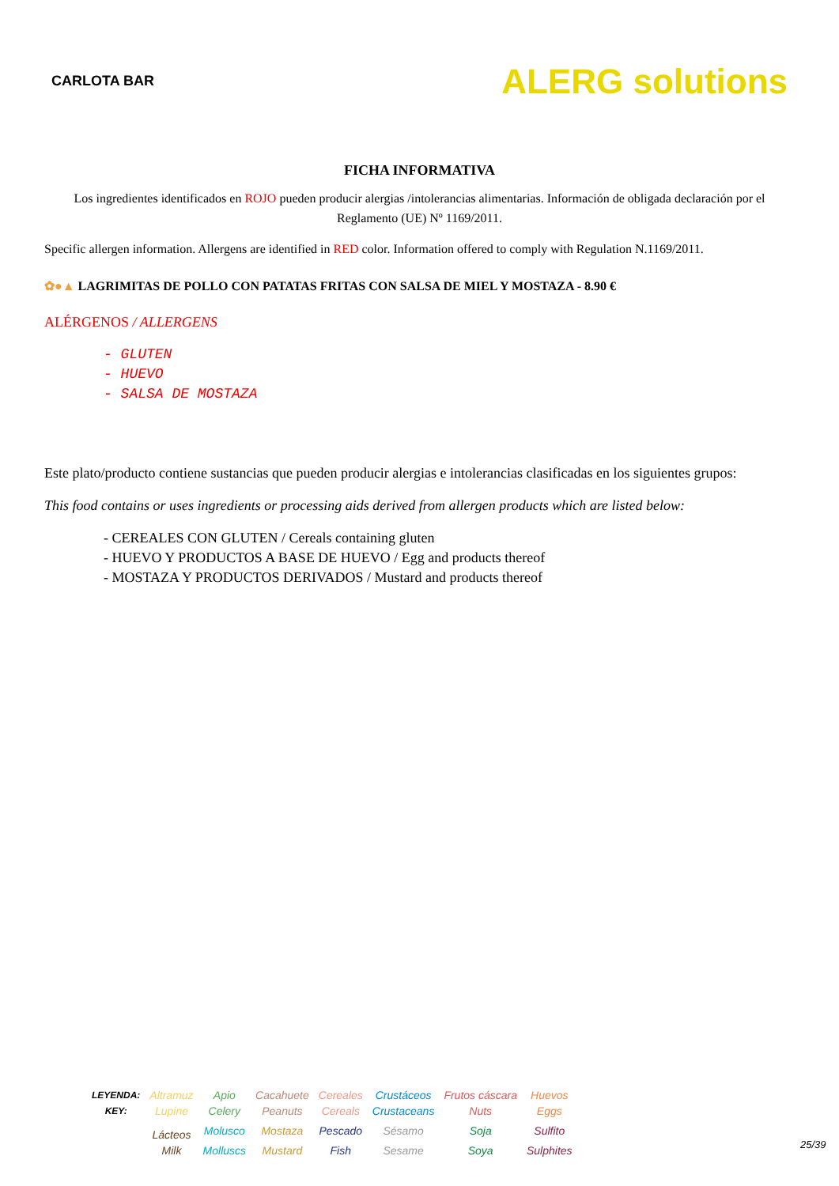CARLOTA BAR
ALERG solutions
FICHA INFORMATIVA
Los ingredientes identificados en ROJO pueden producir alergias /intolerancias alimentarias. Información de obligada declaración por el Reglamento (UE) Nº 1169/2011.
Specific allergen information. Allergens are identified in RED color. Information offered to comply with Regulation N.1169/2011.
✿●▲ LAGRIMITAS DE POLLO CON PATATAS FRITAS CON SALSA DE MIEL Y MOSTAZA - 8.90 €
ALÉRGENOS / ALLERGENS
- GLUTEN
- HUEVO
- SALSA DE MOSTAZA
Este plato/producto contiene sustancias que pueden producir alergias e intolerancias clasificadas en los siguientes grupos:
This food contains or uses ingredients or processing aids derived from allergen products which are listed below:
- CEREALES CON GLUTEN / Cereals containing gluten
- HUEVO Y PRODUCTOS A BASE DE HUEVO / Egg and products thereof
- MOSTAZA Y PRODUCTOS DERIVADOS / Mustard and products thereof
| LEYENDA: | Altramuz | Apio | Cacahuete | Cereales | Crustáceos | Frutos cáscara | Huevos |
| KEY: | Lupine | Celery | Peanuts | Cereals | Crustaceans | Nuts | Eggs |
| | Lácteos | Molusco | Mostaza | Pescado | Sésamo | Soja | Sulfito |
| | Milk | Molluscs | Mustard | Fish | Sesame | Soya | Sulphites |
25/39